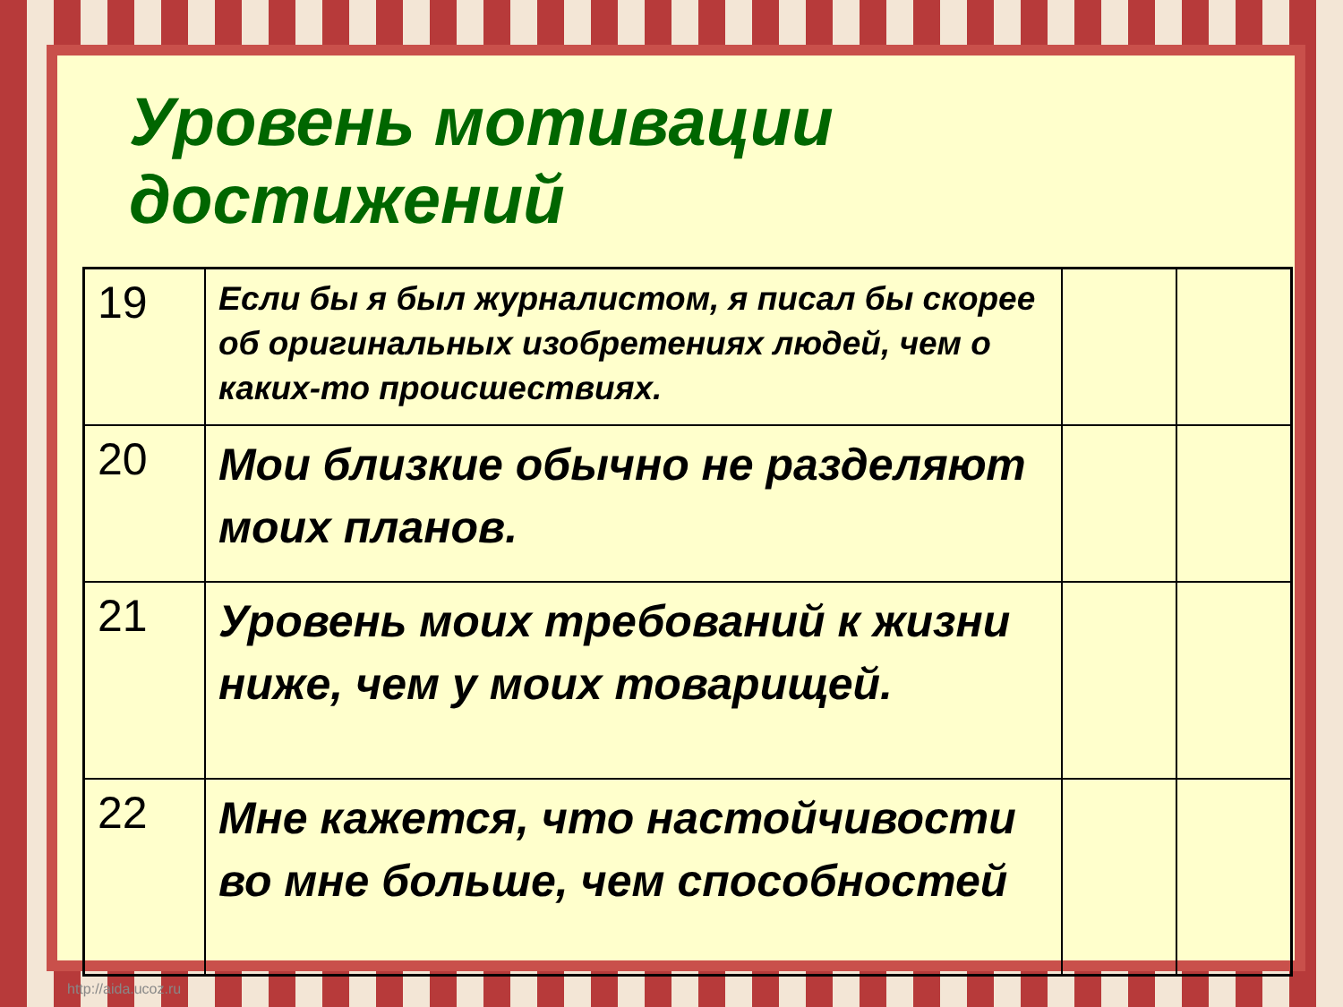Уровень мотивации достижений
| 19 | Если бы я был журналистом, я писал бы скорее об оригинальных изобретениях людей, чем о каких-то происшествиях. | | |
| 20 | Мои близкие обычно не разделяют моих планов. | | |
| 21 | Уровень моих требований к жизни ниже, чем у моих товарищей. | | |
| 22 | Мне кажется, что настойчивости во мне больше, чем способностей | | |
http://aida.ucoz.ru